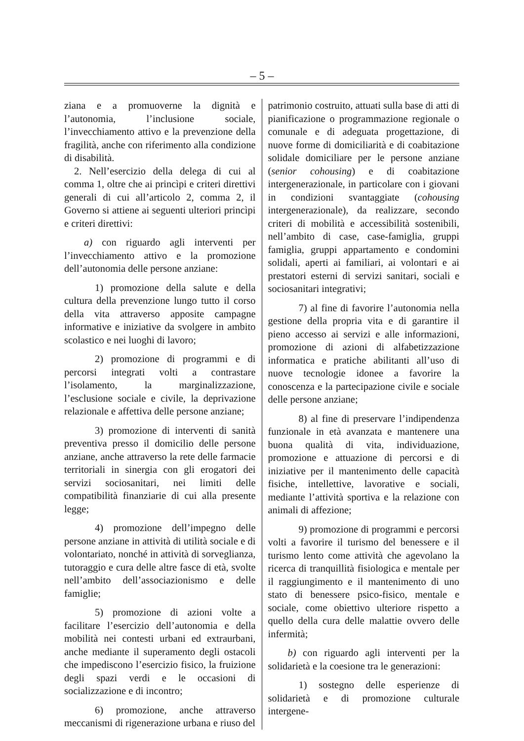– 5 –
ziana e a promuoverne la dignità e l’autonomia, l’inclusione sociale, l’invecchiamento attivo e la prevenzione della fragilità, anche con riferimento alla condizione di disabilità.
2. Nell’esercizio della delega di cui al comma 1, oltre che ai princìpi e criteri direttivi generali di cui all’articolo 2, comma 2, il Governo si attiene ai seguenti ulteriori princìpi e criteri direttivi:
a) con riguardo agli interventi per l’invecchiamento attivo e la promozione dell’autonomia delle persone anziane:
1) promozione della salute e della cultura della prevenzione lungo tutto il corso della vita attraverso apposite campagne informative e iniziative da svolgere in ambito scolastico e nei luoghi di lavoro;
2) promozione di programmi e di percorsi integrati volti a contrastare l’isolamento, la marginalizzazione, l’esclusione sociale e civile, la deprivazione relazionale e affettiva delle persone anziane;
3) promozione di interventi di sanità preventiva presso il domicilio delle persone anziane, anche attraverso la rete delle farmacie territoriali in sinergia con gli erogatori dei servizi sociosanitari, nei limiti delle compatibilità finanziarie di cui alla presente legge;
4) promozione dell’impegno delle persone anziane in attività di utilità sociale e di volontariato, nonché in attività di sorveglianza, tutoraggio e cura delle altre fasce di età, svolte nell’ambito dell’associazionismo e delle famiglie;
5) promozione di azioni volte a facilitare l’esercizio dell’autonomia e della mobilità nei contesti urbani ed extraurbani, anche mediante il superamento degli ostacoli che impediscono l’esercizio fisico, la fruizione degli spazi verdi e le occasioni di socializzazione e di incontro;
6) promozione, anche attraverso meccanismi di rigenerazione urbana e riuso del
patrimonio costruito, attuati sulla base di atti di pianificazione o programmazione regionale o comunale e di adeguata progettazione, di nuove forme di domiciliarità e di coabitazione solidale domiciliare per le persone anziane (senior cohousing) e di coabitazione intergenerazionale, in particolare con i giovani in condizioni svantaggiate (cohousing intergenerazionale), da realizzare, secondo criteri di mobilità e accessibilità sostenibili, nell’ambito di case, case-famiglia, gruppi famiglia, gruppi appartamento e condomini solidali, aperti ai familiari, ai volontari e ai prestatori esterni di servizi sanitari, sociali e sociosanitari integrativi;
7) al fine di favorire l’autonomia nella gestione della propria vita e di garantire il pieno accesso ai servizi e alle informazioni, promozione di azioni di alfabetizzazione informatica e pratiche abilitanti all’uso di nuove tecnologie idonee a favorire la conoscenza e la partecipazione civile e sociale delle persone anziane;
8) al fine di preservare l’indipendenza funzionale in età avanzata e mantenere una buona qualità di vita, individuazione, promozione e attuazione di percorsi e di iniziative per il mantenimento delle capacità fisiche, intellettive, lavorative e sociali, mediante l’attività sportiva e la relazione con animali di affezione;
9) promozione di programmi e percorsi volti a favorire il turismo del benessere e il turismo lento come attività che agevolano la ricerca di tranquillità fisiologica e mentale per il raggiungimento e il mantenimento di uno stato di benessere psico-fisico, mentale e sociale, come obiettivo ulteriore rispetto a quello della cura delle malattie ovvero delle infermità;
b) con riguardo agli interventi per la solidarietà e la coesione tra le generazioni:
1) sostegno delle esperienze di solidarietà e di promozione culturale intergene-